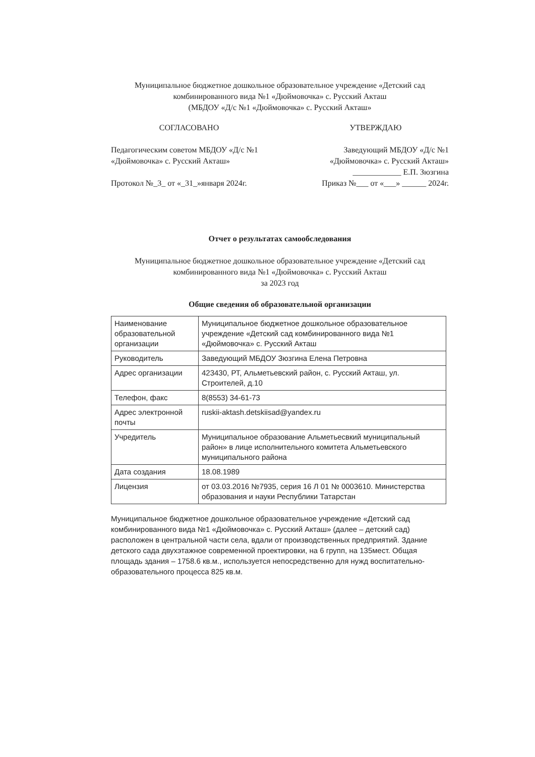Муниципальное бюджетное дошкольное образовательное учреждение «Детский сад комбинированного вида №1 «Дюймовочка» с. Русский Акташ
(МБДОУ «Д/с №1 «Дюймовочка» с. Русский Акташ»
СОГЛАСОВАНО
Педагогическим советом МБДОУ «Д/с №1 «Дюймовочка» с. Русский Акташ»
Протокол №_3_ от «_31_»января 2024г.
УТВЕРЖДАЮ
Заведующий МБДОУ «Д/с №1 «Дюймовочка» с. Русский Акташ»
____________ Е.П. Зюзгина
Приказ №___ от «___» ______ 2024г.
Отчет о результатах самообследования
Муниципальное бюджетное дошкольное образовательное учреждение «Детский сад комбинированного вида №1 «Дюймовочка» с. Русский Акташ
за 2023 год
Общие сведения об образовательной организации
| Наименование образовательной организации | Муниципальное бюджетное дошкольное образовательное учреждение «Детский сад комбинированного вида №1 «Дюймовочка» с. Русский Акташ |
| Руководитель | Заведующий МБДОУ Зюзгина Елена Петровна |
| Адрес организации | 423430, РТ, Альметьевский район, с. Русский Акташ, ул. Строителей, д.10 |
| Телефон, факс | 8(8553) 34-61-73 |
| Адрес электронной почты | ruskii-aktash.detskiisad@yandex.ru |
| Учредитель | Муниципальное образование Альметьесвкий муниципальный район» в лице исполнительного комитета Альметьевского муниципального района |
| Дата создания | 18.08.1989 |
| Лицензия | от 03.03.2016 №7935, серия 16 Л 01 № 0003610. Министерства образования и науки Республики Татарстан |
Муниципальное бюджетное дошкольное образовательное учреждение «Детский сад комбинированного вида №1 «Дюймовочка» с. Русский Акташ» (далее – детский сад) расположен в центральной части села, вдали от производственных предприятий. Здание детского сада двухэтажное современной проектировки, на 6 групп, на 135мест. Общая площадь здания – 1758.6 кв.м., используется непосредственно для нужд воспитательно-образовательного процесса 825 кв.м.